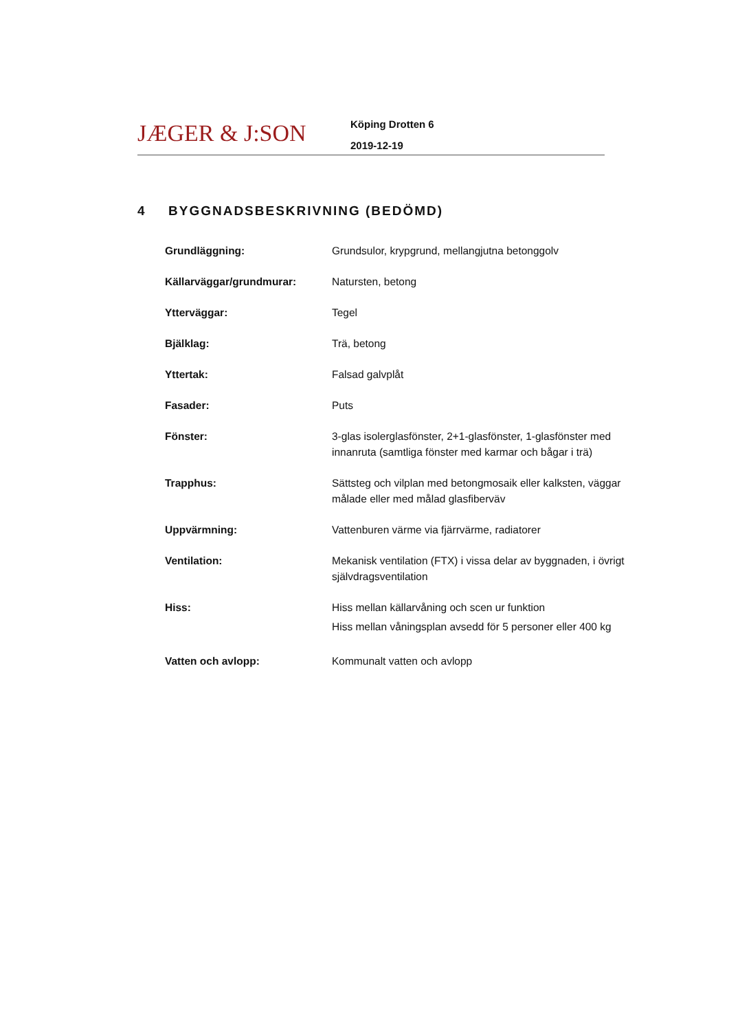JÆGER & J:SON
Köping Drotten 6
2019-12-19
4 BYGGNADSBESKRIVNING (BEDÖMD)
| Grundläggning: | Grundsulor, krypgrund, mellangjutna betonggolv |
| Källarväggar/grundmurar: | Natursten, betong |
| Ytterväggar: | Tegel |
| Bjälklag: | Trä, betong |
| Yttertak: | Falsad galvplåt |
| Fasader: | Puts |
| Fönster: | 3-glas isolerglasfönster, 2+1-glasfönster, 1-glasfönster med innanruta (samtliga fönster med karmar och bågar i trä) |
| Trapphus: | Sättsteg och vilplan med betongmosaik eller kalksten, väggar målade eller med målad glasfiberväv |
| Uppvärmning: | Vattenburen värme via fjärrvärme, radiatorer |
| Ventilation: | Mekanisk ventilation (FTX) i vissa delar av byggnaden, i övrigt självdragsventilation |
| Hiss: | Hiss mellan källarvåning och scen ur funktion Hiss mellan våningsplan avsedd för 5 personer eller 400 kg |
| Vatten och avlopp: | Kommunalt vatten och avlopp |